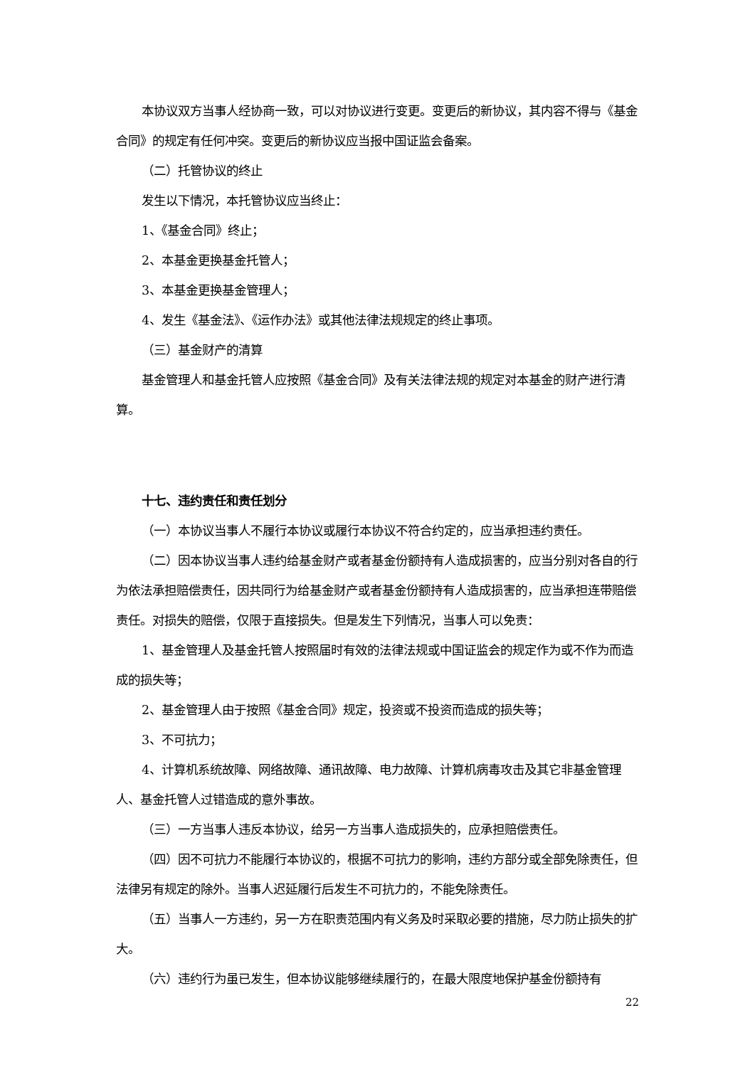本协议双方当事人经协商一致，可以对协议进行变更。变更后的新协议，其内容不得与《基金合同》的规定有任何冲突。变更后的新协议应当报中国证监会备案。
（二）托管协议的终止
发生以下情况，本托管协议应当终止：
1、《基金合同》终止；
2、本基金更换基金托管人；
3、本基金更换基金管理人；
4、发生《基金法》、《运作办法》或其他法律法规规定的终止事项。
（三）基金财产的清算
基金管理人和基金托管人应按照《基金合同》及有关法律法规的规定对本基金的财产进行清算。
十七、违约责任和责任划分
（一）本协议当事人不履行本协议或履行本协议不符合约定的，应当承担违约责任。
（二）因本协议当事人违约给基金财产或者基金份额持有人造成损害的，应当分别对各自的行为依法承担赔偿责任，因共同行为给基金财产或者基金份额持有人造成损害的，应当承担连带赔偿责任。对损失的赔偿，仅限于直接损失。但是发生下列情况，当事人可以免责：
1、基金管理人及基金托管人按照届时有效的法律法规或中国证监会的规定作为或不作为而造成的损失等；
2、基金管理人由于按照《基金合同》规定，投资或不投资而造成的损失等；
3、不可抗力；
4、计算机系统故障、网络故障、通讯故障、电力故障、计算机病毒攻击及其它非基金管理人、基金托管人过错造成的意外事故。
（三）一方当事人违反本协议，给另一方当事人造成损失的，应承担赔偿责任。
（四）因不可抗力不能履行本协议的，根据不可抗力的影响，违约方部分或全部免除责任，但法律另有规定的除外。当事人迟延履行后发生不可抗力的，不能免除责任。
（五）当事人一方违约，另一方在职责范围内有义务及时采取必要的措施，尽力防止损失的扩大。
（六）违约行为虽已发生，但本协议能够继续履行的，在最大限度地保护基金份额持有
22